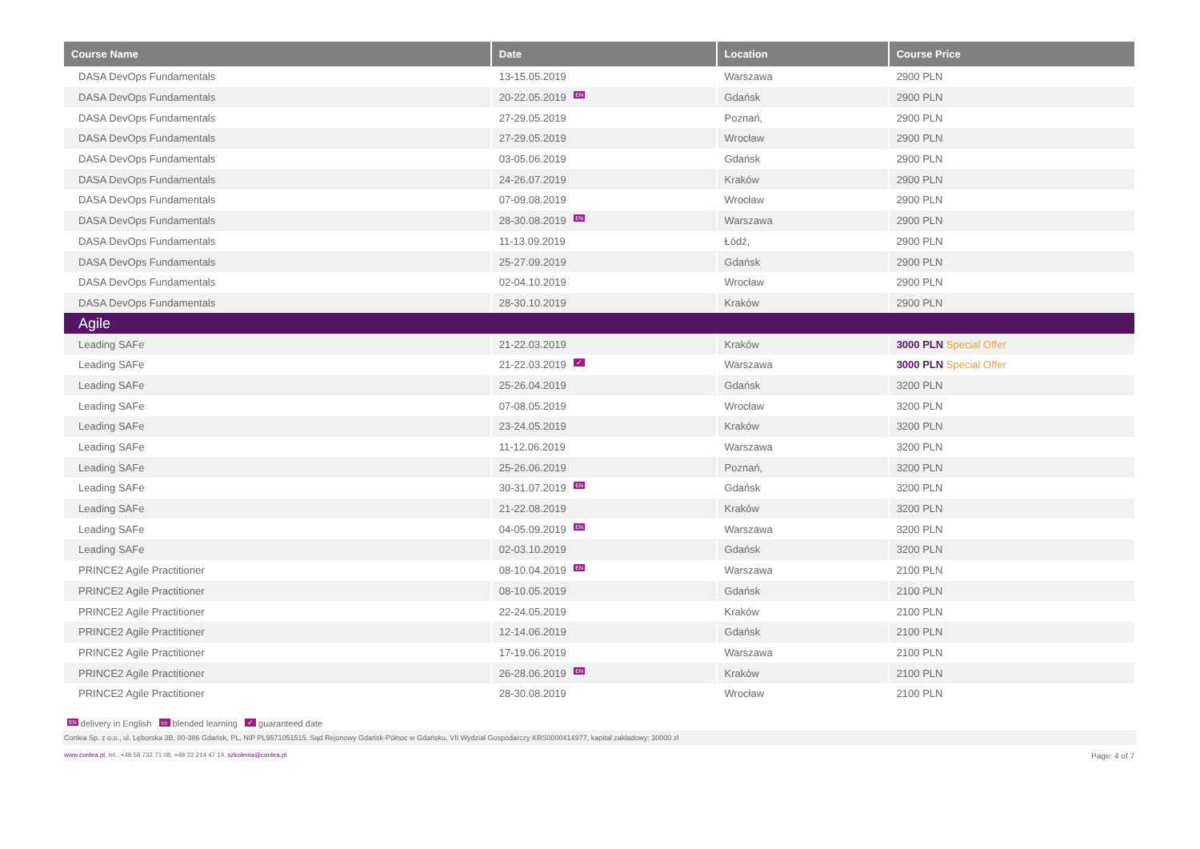| Course Name | Date | Location | Course Price |
| --- | --- | --- | --- |
| DASA DevOps Fundamentals | 13-15.05.2019 | Warszawa | 2900 PLN |
| DASA DevOps Fundamentals | 20-22.05.2019 EN | Gdańsk | 2900 PLN |
| DASA DevOps Fundamentals | 27-29.05.2019 | Poznań, | 2900 PLN |
| DASA DevOps Fundamentals | 27-29.05.2019 | Wrocław | 2900 PLN |
| DASA DevOps Fundamentals | 03-05.06.2019 | Gdańsk | 2900 PLN |
| DASA DevOps Fundamentals | 24-26.07.2019 | Kraków | 2900 PLN |
| DASA DevOps Fundamentals | 07-09.08.2019 | Wrocław | 2900 PLN |
| DASA DevOps Fundamentals | 28-30.08.2019 EN | Warszawa | 2900 PLN |
| DASA DevOps Fundamentals | 11-13.09.2019 | Łódź, | 2900 PLN |
| DASA DevOps Fundamentals | 25-27.09.2019 | Gdańsk | 2900 PLN |
| DASA DevOps Fundamentals | 02-04.10.2019 | Wrocław | 2900 PLN |
| DASA DevOps Fundamentals | 28-30.10.2019 | Kraków | 2900 PLN |
| Agile | | | |
| Leading SAFe | 21-22.03.2019 | Kraków | 3000 PLN Special Offer |
| Leading SAFe | 21-22.03.2019 ✓ | Warszawa | 3000 PLN Special Offer |
| Leading SAFe | 25-26.04.2019 | Gdańsk | 3200 PLN |
| Leading SAFe | 07-08.05.2019 | Wrocław | 3200 PLN |
| Leading SAFe | 23-24.05.2019 | Kraków | 3200 PLN |
| Leading SAFe | 11-12.06.2019 | Warszawa | 3200 PLN |
| Leading SAFe | 25-26.06.2019 | Poznań, | 3200 PLN |
| Leading SAFe | 30-31.07.2019 EN | Gdańsk | 3200 PLN |
| Leading SAFe | 21-22.08.2019 | Kraków | 3200 PLN |
| Leading SAFe | 04-05.09.2019 EN | Warszawa | 3200 PLN |
| Leading SAFe | 02-03.10.2019 | Gdańsk | 3200 PLN |
| PRINCE2 Agile Practitioner | 08-10.04.2019 EN | Warszawa | 2100 PLN |
| PRINCE2 Agile Practitioner | 08-10.05.2019 | Gdańsk | 2100 PLN |
| PRINCE2 Agile Practitioner | 22-24.05.2019 | Kraków | 2100 PLN |
| PRINCE2 Agile Practitioner | 12-14.06.2019 | Gdańsk | 2100 PLN |
| PRINCE2 Agile Practitioner | 17-19.06.2019 | Warszawa | 2100 PLN |
| PRINCE2 Agile Practitioner | 26-28.06.2019 EN | Kraków | 2100 PLN |
| PRINCE2 Agile Practitioner | 28-30.08.2019 | Wrocław | 2100 PLN |
EN delivery in English ▭ blended learning ✓ guaranteed date
Conlea Sp. z o.o., ul. Lęborska 3B, 80-386 Gdańsk, PL, NIP PL9571051515. Sąd Rejonowy Gdańsk-Północ w Gdańsku, VII Wydział Gospodarczy KRS0000414977, kapitał zakładowy: 30000 zł
www.conlea.pl, tel.: +48 58 732 71 08, +48 22 214 47 14, szkolenia@conlea.pl Page: 4 of 7